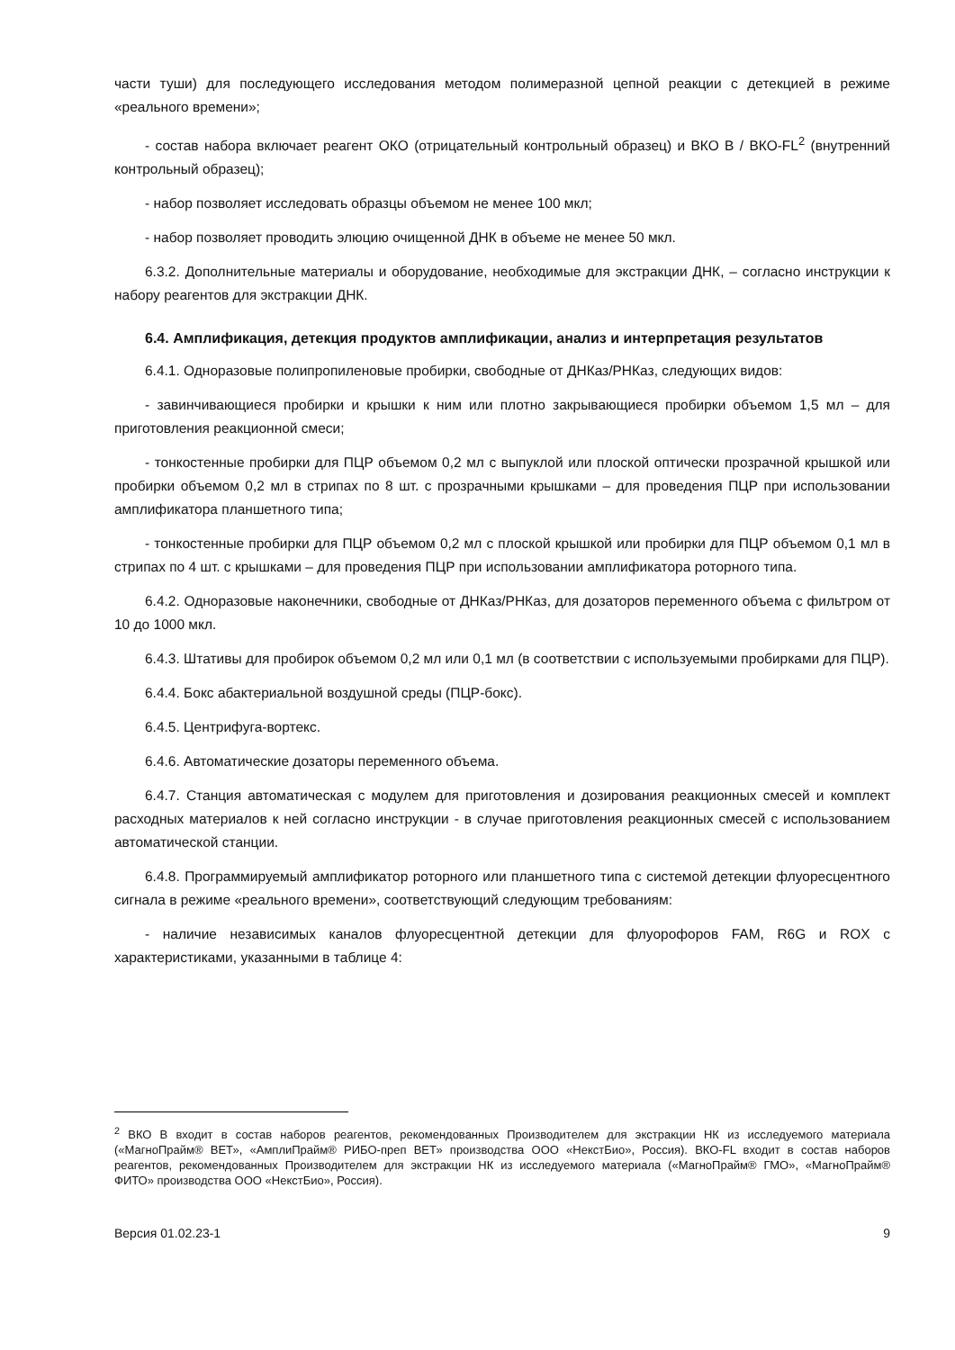части туши) для последующего исследования методом полимеразной цепной реакции с детекцией в режиме «реального времени»;
- состав набора включает реагент ОКО (отрицательный контрольный образец) и ВКО В / ВКО-FL<sup>2</sup> (внутренний контрольный образец);
- набор позволяет исследовать образцы объемом не менее 100 мкл;
- набор позволяет проводить элюцию очищенной ДНК в объеме не менее 50 мкл.
6.3.2. Дополнительные материалы и оборудование, необходимые для экстракции ДНК, – согласно инструкции к набору реагентов для экстракции ДНК.
6.4. Амплификация, детекция продуктов амплификации, анализ и интерпретация результатов
6.4.1. Одноразовые полипропиленовые пробирки, свободные от ДНКаз/РНКаз, следующих видов:
- завинчивающиеся пробирки и крышки к ним или плотно закрывающиеся пробирки объемом 1,5 мл – для приготовления реакционной смеси;
- тонкостенные пробирки для ПЦР объемом 0,2 мл с выпуклой или плоской оптически прозрачной крышкой или пробирки объемом 0,2 мл в стрипах по 8 шт. с прозрачными крышками – для проведения ПЦР при использовании амплификатора планшетного типа;
- тонкостенные пробирки для ПЦР объемом 0,2 мл с плоской крышкой или пробирки для ПЦР объемом 0,1 мл в стрипах по 4 шт. с крышками – для проведения ПЦР при использовании амплификатора роторного типа.
6.4.2. Одноразовые наконечники, свободные от ДНКаз/РНКаз, для дозаторов переменного объема с фильтром от 10 до 1000 мкл.
6.4.3. Штативы для пробирок объемом 0,2 мл или 0,1 мл (в соответствии с используемыми пробирками для ПЦР).
6.4.4. Бокс абактериальной воздушной среды (ПЦР-бокс).
6.4.5. Центрифуга-вортекс.
6.4.6. Автоматические дозаторы переменного объема.
6.4.7. Станция автоматическая с модулем для приготовления и дозирования реакционных смесей и комплект расходных материалов к ней согласно инструкции - в случае приготовления реакционных смесей с использованием автоматической станции.
6.4.8. Программируемый амплификатор роторного или планшетного типа с системой детекции флуоресцентного сигнала в режиме «реального времени», соответствующий следующим требованиям:
- наличие независимых каналов флуоресцентной детекции для флуорофоров FAM, R6G и ROX с характеристиками, указанными в таблице 4:
<sup>2</sup> ВКО В входит в состав наборов реагентов, рекомендованных Производителем для экстракции НК из исследуемого материала («МагноПрайм® ВЕТ», «АмплиПрайм® РИБО-преп ВЕТ» производства ООО «НекстБио», Россия). ВКО-FL входит в состав наборов реагентов, рекомендованных Производителем для экстракции НК из исследуемого материала («МагноПрайм® ГМО», «МагноПрайм® ФИТО» производства ООО «НекстБио», Россия).
Версия 01.02.23-1 9